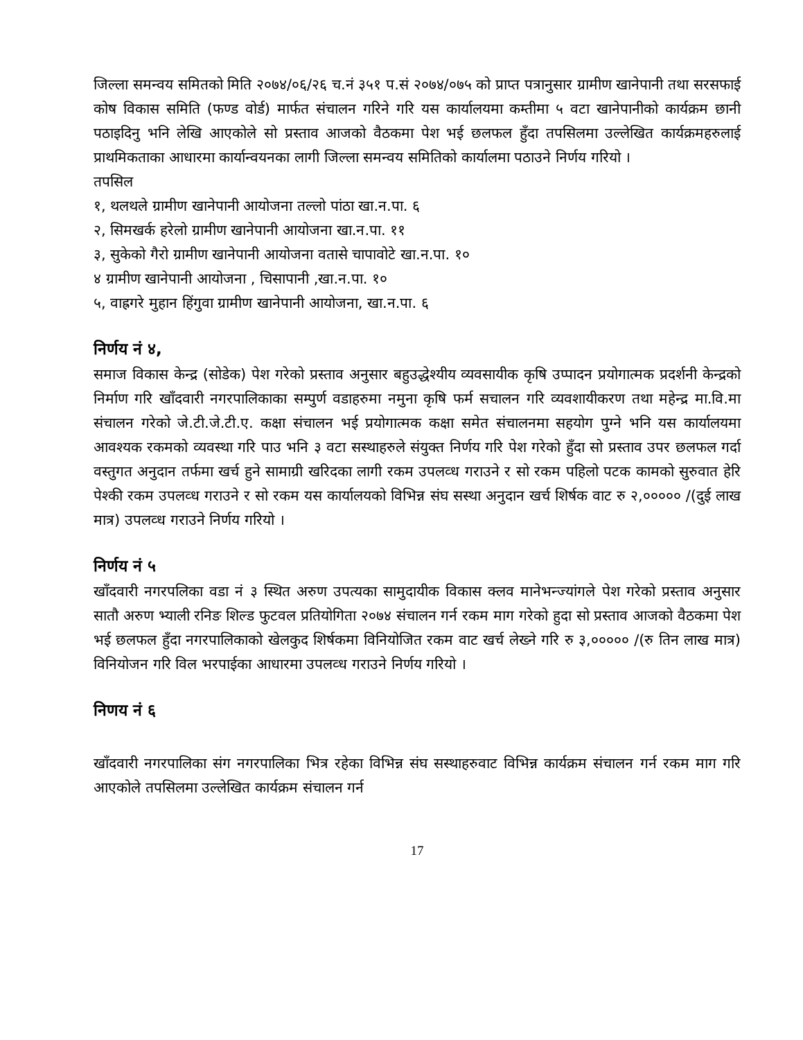जिल्ला समन्वय समितको मिति २०७४/०६/२६ च.नं ३५१ प.सं २०७४/०७५ को प्राप्त पत्रानुसार ग्रामीण खानेपानी तथा सरसफाई कोष विकास समिति (फण्ड वोर्ड) मार्फत संचालन गरिने गरि यस कार्यालयमा कम्तीमा ५ वटा खानेपानीको कार्यक्रम छानी पठाइदिनु भनि लेखि आएकोले सो प्रस्ताव आजको वैठकमा पेश भई छलफल हुँदा तपसिलमा उल्लेखित कार्यक्रमहरुलाई प्राथमिकताका आधारमा कार्यान्वयनका लागी जिल्ला समन्वय समितिको कार्यालमा पठाउने निर्णय गरियो ।
तपसिल
१, थलथले ग्रामीण खानेपानी आयोजना तल्लो पांठा खा.न.पा. ६
२, सिमखर्क हरेलो ग्रामीण खानेपानी आयोजना खा.न.पा. ११
३, सुकेको गैरो ग्रामीण खानेपानी आयोजना वतासे चापावोटे खा.न.पा. १०
४ ग्रामीण खानेपानी आयोजना , चिसापानी ,खा.न.पा. १०
५, वाह्रगरे मुहान हिंगुवा ग्रामीण खानेपानी आयोजना, खा.न.पा. ६
निर्णय नं ४,
समाज विकास केन्द्र (सोडेक) पेश गरेको प्रस्ताव अनुसार बहुउद्धेश्यीय व्यवसायीक कृषि उप्पादन प्रयोगात्मक प्रदर्शनी केन्द्रको निर्माण गरि खाँदवारी नगरपालिकाका सम्पुर्ण वडाहरुमा नमुना कृषि फर्म सचालन गरि व्यवशायीकरण तथा महेन्द्र मा.वि.मा संचालन गरेको जे.टी.जे.टी.ए. कक्षा संचालन भई प्रयोगात्मक कक्षा समेत संचालनमा सहयोग पुग्ने भनि यस कार्यालयमा आवश्यक रकमको व्यवस्था गरि पाउ भनि ३ वटा सस्थाहरुले संयुक्त निर्णय गरि पेश गरेको हुँदा सो प्रस्ताव उपर छलफल गर्दा वस्तुगत अनुदान तर्फमा खर्च हुने सामाग्री खरिदका लागी रकम उपलव्ध गराउने र सो रकम पहिलो पटक कामको सुरुवात हेरि पेश्की रकम उपलव्ध गराउने र सो रकम यस कार्यालयको विभिन्न संघ सस्था अनुदान खर्च शिर्षक वाट रु २,००००० /(दुई लाख मात्र) उपलव्ध गराउने निर्णय गरियो ।
निर्णय नं ५
खाँदवारी नगरपलिका वडा नं ३ स्थित अरुण उपत्यका सामुदायीक विकास क्लव मानेभन्ज्यांगले पेश गरेको प्रस्ताव अनुसार सातौ अरुण भ्याली रनिङ शिल्ड फुटवल प्रतियोगिता २०७४ संचालन गर्न रकम माग गरेको हुदा सो प्रस्ताव आजको वैठकमा पेश भई छलफल हुँदा नगरपालिकाको खेलकुद शिर्षकमा विनियोजित रकम वाट खर्च लेख्ने गरि रु ३,००००० /(रु तिन लाख मात्र) विनियोजन गरि विल भरपाईका आधारमा उपलव्ध गराउने निर्णय गरियो ।
निणय नं ६
खाँदवारी नगरपालिका संग नगरपालिका भित्र रहेका विभिन्न संघ सस्थाहरुवाट विभिन्न कार्यक्रम संचालन गर्न रकम माग गरि आएकोले तपसिलमा उल्लेखित कार्यक्रम संचालन गर्न
17